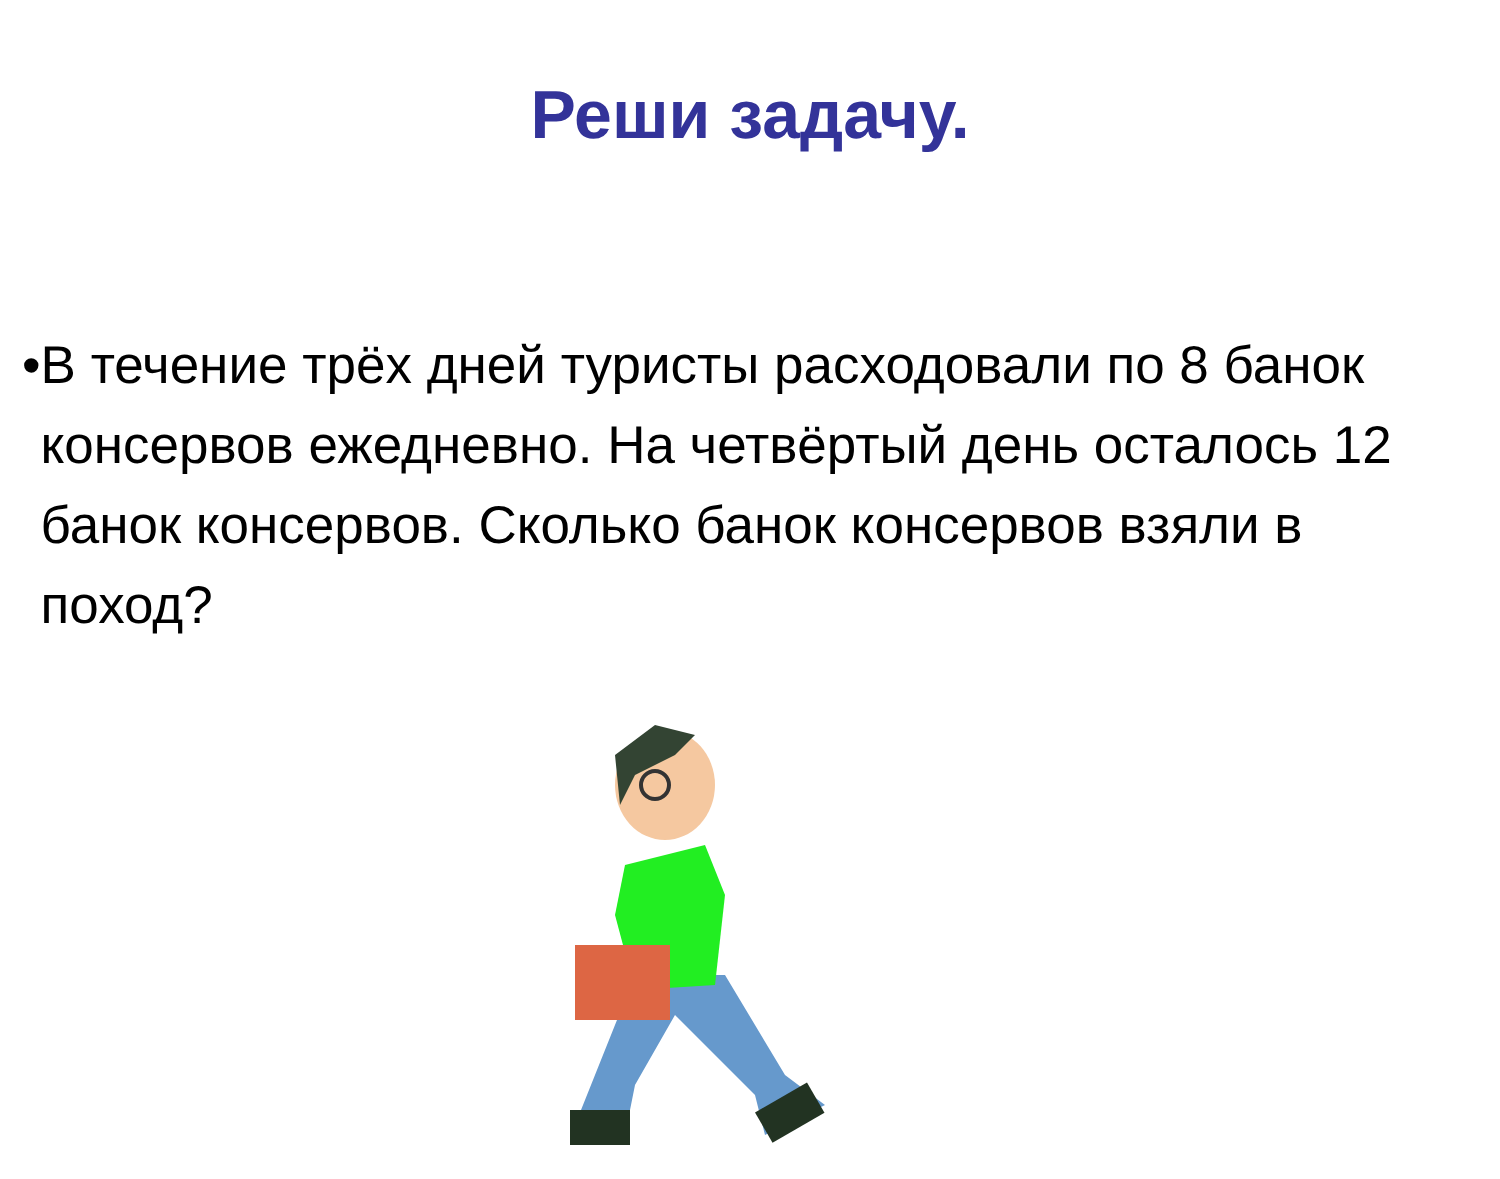Реши задачу.
• В течение трёх дней туристы расходовали по 8 банок консервов ежедневно. На четвёртый день осталось 12 банок консервов. Сколько банок консервов взяли в поход?